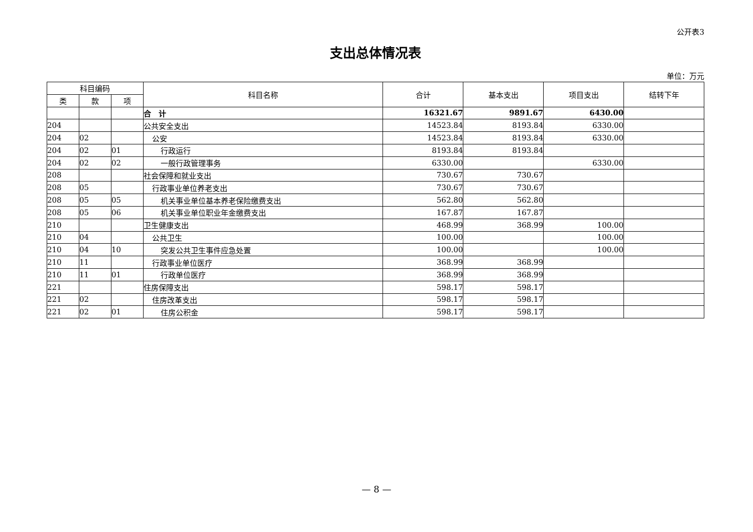公开表3
支出总体情况表
单位：万元
| 科目编码 | | | 科目名称 | 合计 | 基本支出 | 项目支出 | 结转下年 |
| --- | --- | --- | --- | --- | --- | --- | --- |
| 类 | 款 | 项 | | | | | |
| | | | 合 计 | 16321.67 | 9891.67 | 6430.00 | |
| 204 | | | 公共安全支出 | 14523.84 | 8193.84 | 6330.00 | |
| 204 | 02 | | 公安 | 14523.84 | 8193.84 | 6330.00 | |
| 204 | 02 | 01 | 行政运行 | 8193.84 | 8193.84 | | |
| 204 | 02 | 02 | 一般行政管理事务 | 6330.00 | | 6330.00 | |
| 208 | | | 社会保障和就业支出 | 730.67 | 730.67 | | |
| 208 | 05 | | 行政事业单位养老支出 | 730.67 | 730.67 | | |
| 208 | 05 | 05 | 机关事业单位基本养老保险缴费支出 | 562.80 | 562.80 | | |
| 208 | 05 | 06 | 机关事业单位职业年金缴费支出 | 167.87 | 167.87 | | |
| 210 | | | 卫生健康支出 | 468.99 | 368.99 | 100.00 | |
| 210 | 04 | | 公共卫生 | 100.00 | | 100.00 | |
| 210 | 04 | 10 | 突发公共卫生事件应急处置 | 100.00 | | 100.00 | |
| 210 | 11 | | 行政事业单位医疗 | 368.99 | 368.99 | | |
| 210 | 11 | 01 | 行政单位医疗 | 368.99 | 368.99 | | |
| 221 | | | 住房保障支出 | 598.17 | 598.17 | | |
| 221 | 02 | | 住房改革支出 | 598.17 | 598.17 | | |
| 221 | 02 | 01 | 住房公积金 | 598.17 | 598.17 | | |
— 8 —